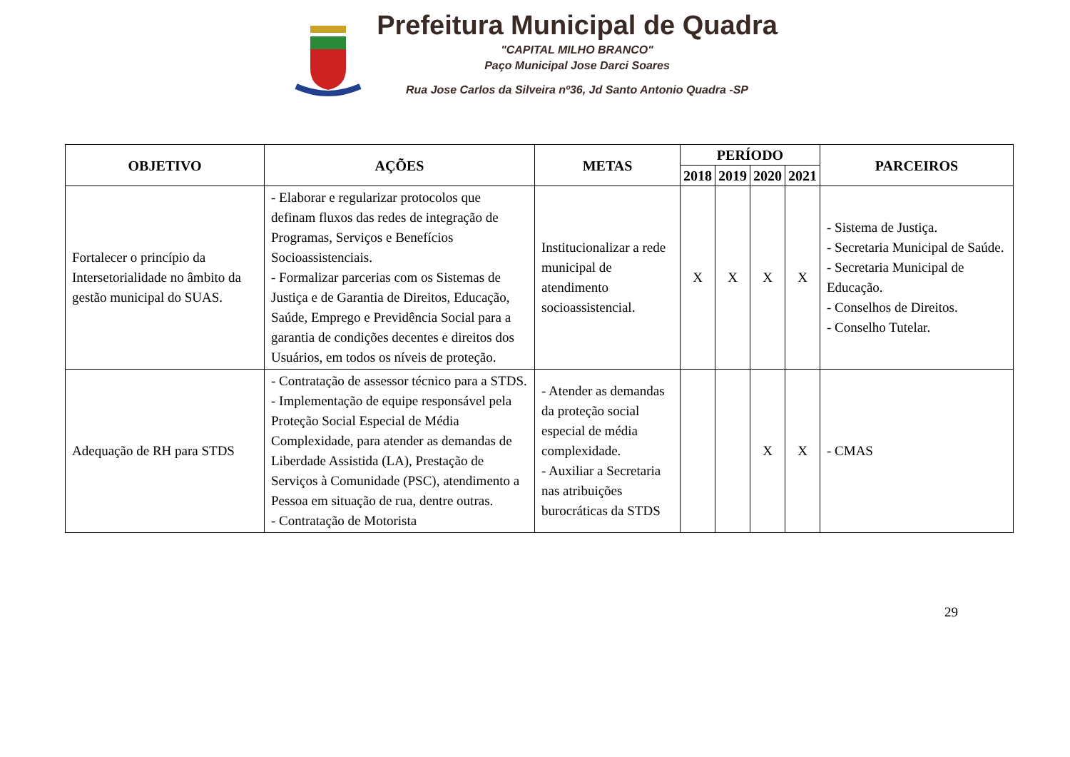Prefeitura Municipal de Quadra
"CAPITAL MILHO BRANCO"
Paço Municipal Jose Darci Soares
Rua Jose Carlos da Silveira nº36, Jd Santo Antonio Quadra -SP
| OBJETIVO | AÇÕES | METAS | PERÍODO | | | | PARCEIROS |
| --- | --- | --- | --- | --- | --- | --- | --- |
| | | | 2018 | 2019 | 2020 | 2021 | |
| Fortalecer o princípio da Intersetorialidade no âmbito da gestão municipal do SUAS. | - Elaborar e regularizar protocolos que definam fluxos das redes de integração de Programas, Serviços e Benefícios Socioassistenciais. - Formalizar parcerias com os Sistemas de Justiça e de Garantia de Direitos, Educação, Saúde, Emprego e Previdência Social para a garantia de condições decentes e direitos dos Usuários, em todos os níveis de proteção. | Institucionalizar a rede municipal de atendimento socioassistencial. | X | X | X | X | - Sistema de Justiça. - Secretaria Municipal de Saúde. - Secretaria Municipal de Educação. - Conselhos de Direitos. - Conselho Tutelar. |
| Adequação de RH para STDS | - Contratação de assessor técnico para a STDS. - Implementação de equipe responsável pela Proteção Social Especial de Média Complexidade, para atender as demandas de Liberdade Assistida (LA), Prestação de Serviços à Comunidade (PSC), atendimento a Pessoa em situação de rua, dentre outras. - Contratação de Motorista | - Atender as demandas da proteção social especial de média complexidade. - Auxiliar a Secretaria nas atribuições burocráticas da STDS | | | X | X | - CMAS |
29